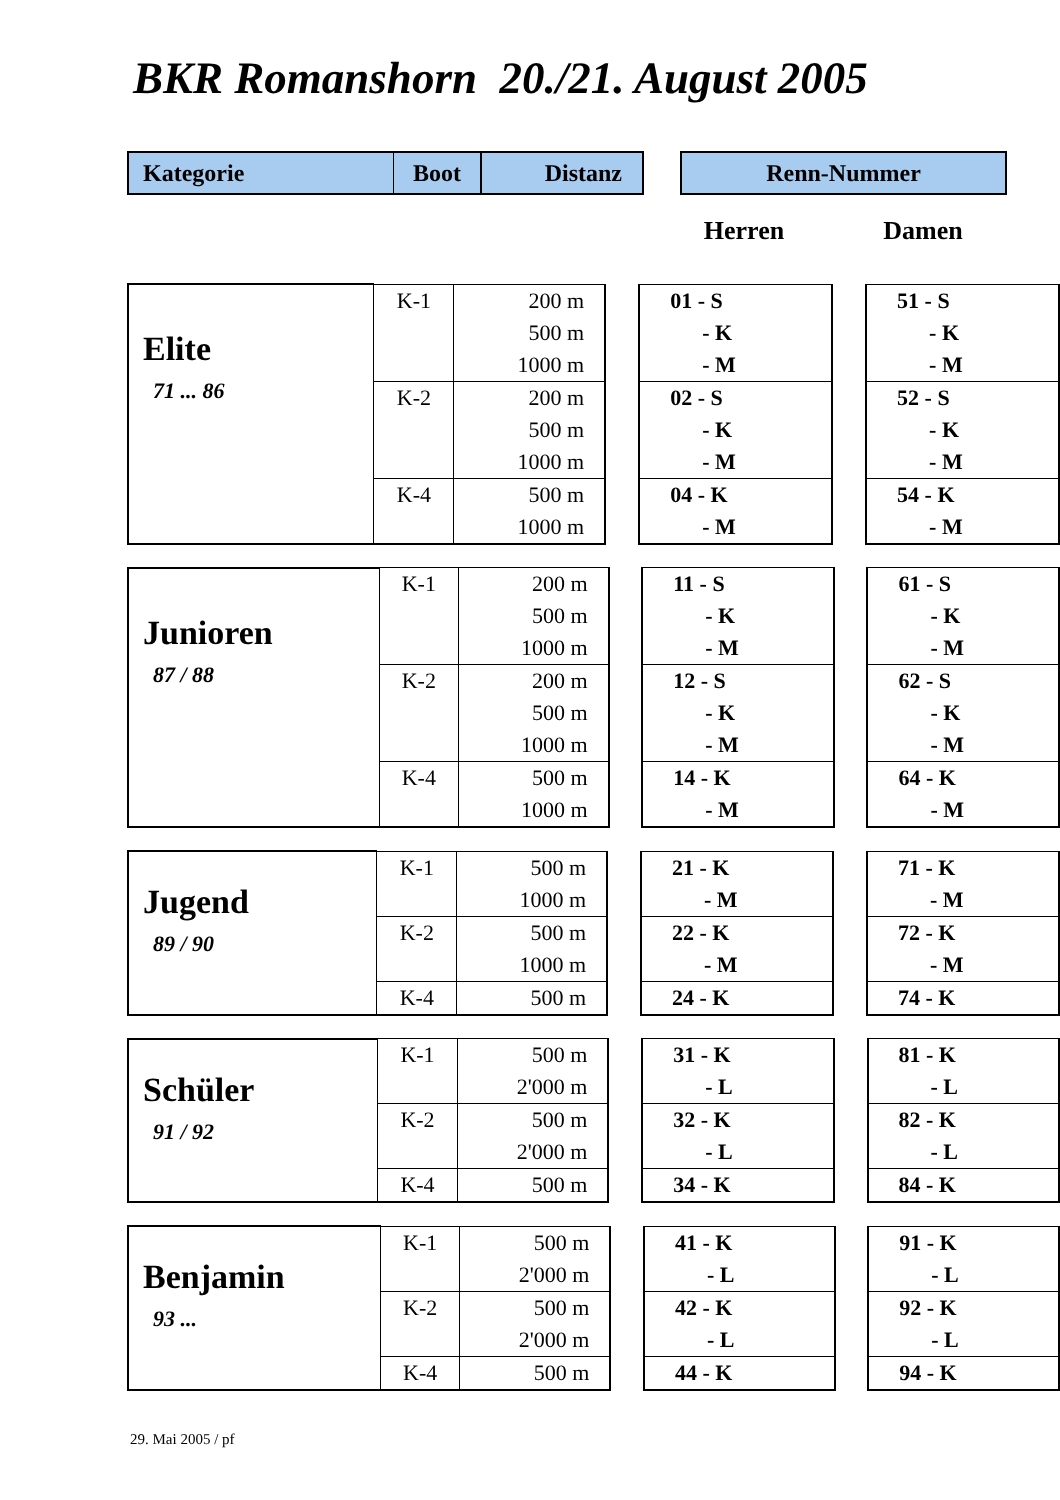BKR Romanshorn 20./21. August 2005
| Kategorie | Boot | Distanz | | Renn-Nummer |
| --- | --- | --- | --- | --- |
| | | | | Herren | | Damen |
| Elite 71 ... 86 | K-1 | 200 m | | 01 - S | | 51 - S |
| | | 500 m | | - K | | - K |
| | | 1000 m | | - M | | - M |
| | K-2 | 200 m | | 02 - S | | 52 - S |
| | | 500 m | | - K | | - K |
| | | 1000 m | | - M | | - M |
| | K-4 | 500 m | | 04 - K | | 54 - K |
| | | 1000 m | | - M | | - M |
| Junioren 87 / 88 | K-1 | 200 m | | 11 - S | | 61 - S |
| | | 500 m | | - K | | - K |
| | | 1000 m | | - M | | - M |
| | K-2 | 200 m | | 12 - S | | 62 - S |
| | | 500 m | | - K | | - K |
| | | 1000 m | | - M | | - M |
| | K-4 | 500 m | | 14 - K | | 64 - K |
| | | 1000 m | | - M | | - M |
| Jugend 89 / 90 | K-1 | 500 m | | 21 - K | | 71 - K |
| | | 1000 m | | - M | | - M |
| | K-2 | 500 m | | 22 - K | | 72 - K |
| | | 1000 m | | - M | | - M |
| | K-4 | 500 m | | 24 - K | | 74 - K |
| Schüler 91 / 92 | K-1 | 500 m | | 31 - K | | 81 - K |
| | | 2'000 m | | - L | | - L |
| | K-2 | 500 m | | 32 - K | | 82 - K |
| | | 2'000 m | | - L | | - L |
| | K-4 | 500 m | | 34 - K | | 84 - K |
| Benjamin 93 ... | K-1 | 500 m | | 41 - K | | 91 - K |
| | | 2'000 m | | - L | | - L |
| | K-2 | 500 m | | 42 - K | | 92 - K |
| | | 2'000 m | | - L | | - L |
| | K-4 | 500 m | | 44 - K | | 94 - K |
29. Mai 2005 / pf